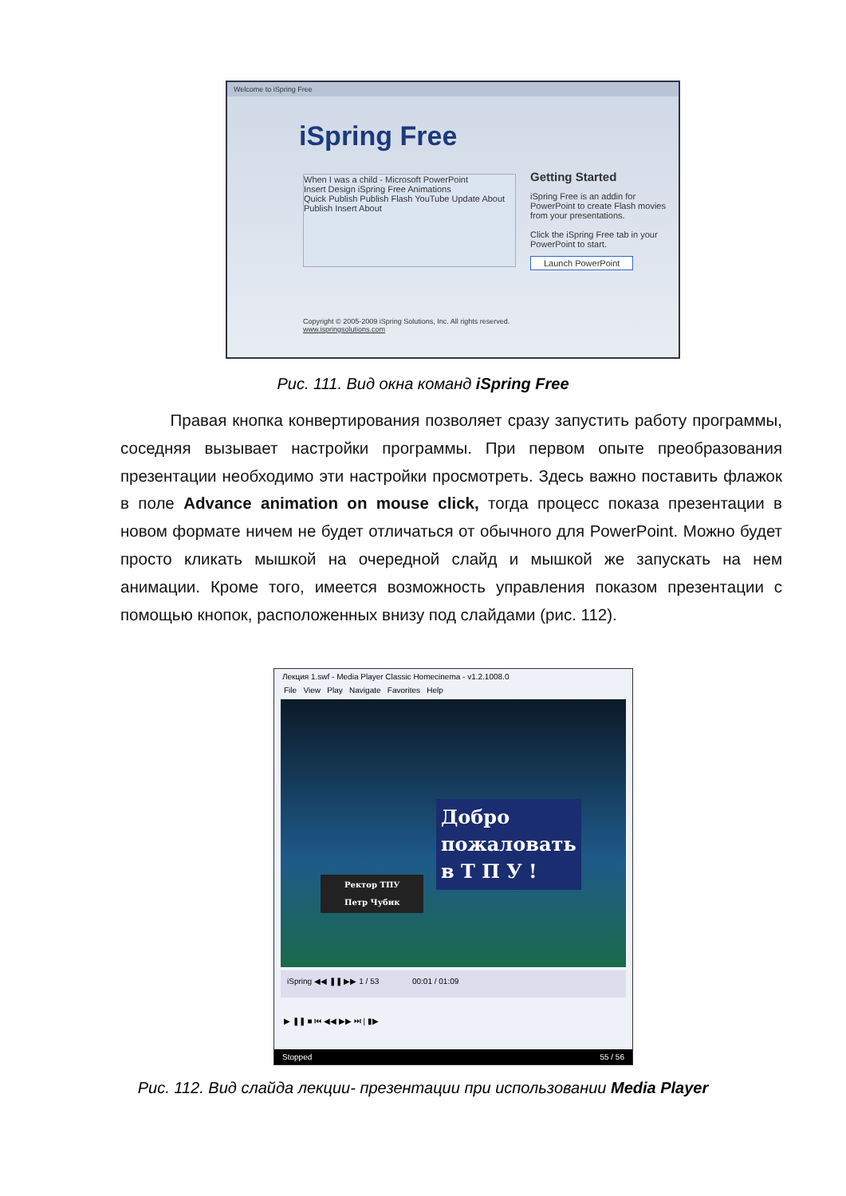Welcome to iSpring Free
iSpring Free
When I was a child - Microsoft PowerPoint
Insert Design iSpring Free Animations
Quick Publish Publish Flash YouTube Update About
Publish Insert About
Getting Started
iSpring Free is an addin for PowerPoint to create Flash movies from your presentations.
Click the iSpring Free tab in your PowerPoint to start.
Launch PowerPoint
Copyright © 2005-2009 iSpring Solutions, Inc. All rights reserved.
www.ispringsolutions.com
Рис. 111. Вид окна команд iSpring Free
Правая кнопка конвертирования позволяет сразу запустить работу программы, соседняя вызывает настройки программы. При первом опыте преобразования презентации необходимо эти настройки просмотреть. Здесь важно поставить флажок в поле Advance animation on mouse click, тогда процесс показа презентации в новом формате ничем не будет отличаться от обычного для PowerPoint. Можно будет просто кликать мышкой на очередной слайд и мышкой же запускать на нем анимации. Кроме того, имеется возможность управления показом презентации с помощью кнопок, расположенных внизу под слайдами (рис. 112).
Лекция 1.swf - Media Player Classic Homecinema - v1.2.1008.0
File View Play Navigate Favorites Help
Добро
пожаловать
в Т П У !
Ректор ТПУ
Петр Чубик
iSpring ◀◀ ❚❚ ▶▶ 1 / 53 00:01 / 01:09
▶ ❚❚ ■ ⏮ ◀◀ ▶▶ ⏭ | ▮▶
Stopped 55 / 56
Рис. 112. Вид слайда лекции- презентации при использовании Media Player